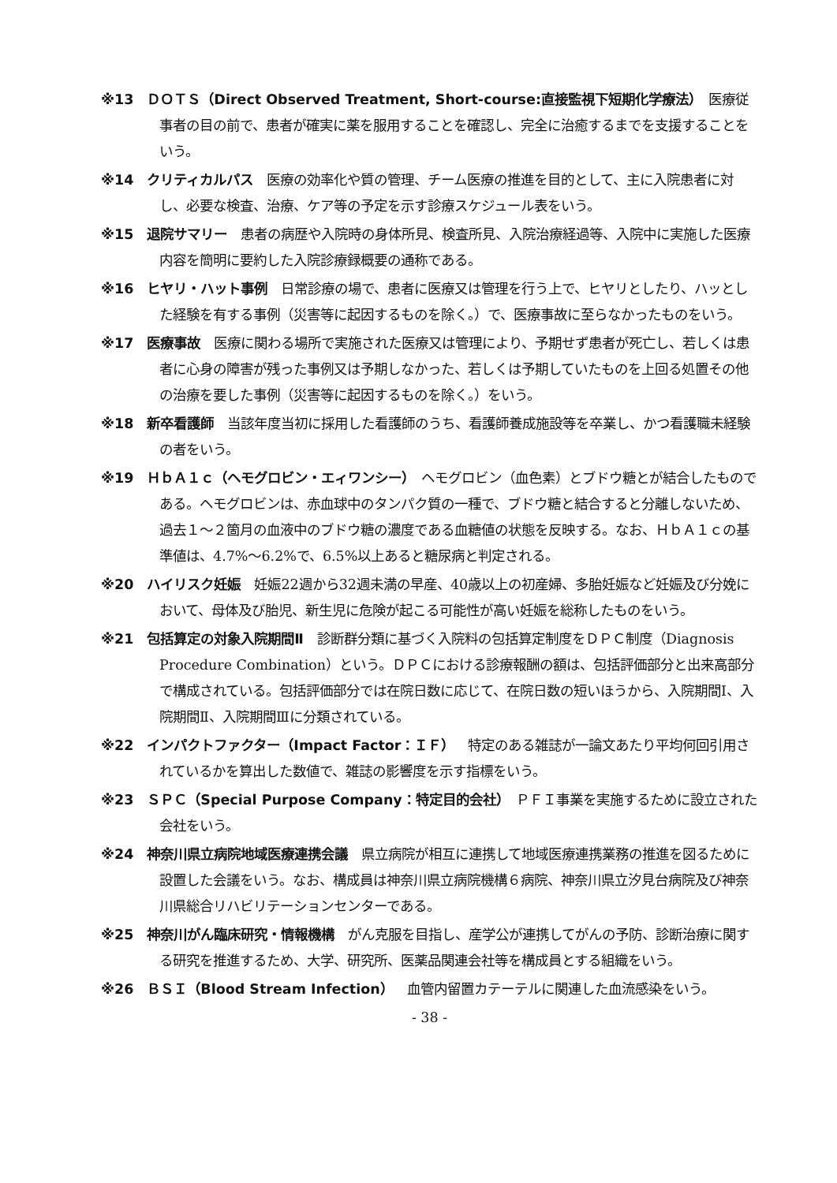※13　ＤＯＴＳ（Direct Observed Treatment, Short-course:直接監視下短期化学療法）　医療従事者の目の前で、患者が確実に薬を服用することを確認し、完全に治癒するまでを支援することをいう。
※14　クリティカルパス　医療の効率化や質の管理、チーム医療の推進を目的として、主に入院患者に対し、必要な検査、治療、ケア等の予定を示す診療スケジュール表をいう。
※15　退院サマリー　患者の病歴や入院時の身体所見、検査所見、入院治療経過等、入院中に実施した医療内容を簡明に要約した入院診療録概要の通称である。
※16　ヒヤリ・ハット事例　日常診療の場で、患者に医療又は管理を行う上で、ヒヤリとしたり、ハッとした経験を有する事例（災害等に起因するものを除く。）で、医療事故に至らなかったものをいう。
※17　医療事故　医療に関わる場所で実施された医療又は管理により、予期せず患者が死亡し、若しくは患者に心身の障害が残った事例又は予期しなかった、若しくは予期していたものを上回る処置その他の治療を要した事例（災害等に起因するものを除く。）をいう。
※18　新卒看護師　当該年度当初に採用した看護師のうち、看護師養成施設等を卒業し、かつ看護職未経験の者をいう。
※19　ＨｂＡ１ｃ（ヘモグロビン・エィワンシー）　ヘモグロビン（血色素）とブドウ糖とが結合したものである。ヘモグロビンは、赤血球中のタンパク質の一種で、ブドウ糖と結合すると分離しないため、過去１～２箇月の血液中のブドウ糖の濃度である血糖値の状態を反映する。なお、ＨｂＡ１ｃの基準値は、4.7%～6.2%で、6.5%以上あると糖尿病と判定される。
※20　ハイリスク妊娠　妊娠22週から32週未満の早産、40歳以上の初産婦、多胎妊娠など妊娠及び分娩において、母体及び胎児、新生児に危険が起こる可能性が高い妊娠を総称したものをいう。
※21　包括算定の対象入院期間Ⅱ　診断群分類に基づく入院料の包括算定制度をＤＰＣ制度（Diagnosis Procedure Combination）という。ＤＰＣにおける診療報酬の額は、包括評価部分と出来高部分で構成されている。包括評価部分では在院日数に応じて、在院日数の短いほうから、入院期間Ⅰ、入院期間Ⅱ、入院期間Ⅲに分類されている。
※22　インパクトファクター（Impact Factor：ＩＦ）　特定のある雑誌が一論文あたり平均何回引用されているかを算出した数値で、雑誌の影響度を示す指標をいう。
※23　ＳＰＣ（Special Purpose Company：特定目的会社）　ＰＦＩ事業を実施するために設立された会社をいう。
※24　神奈川県立病院地域医療連携会議　県立病院が相互に連携して地域医療連携業務の推進を図るために設置した会議をいう。なお、構成員は神奈川県立病院機構６病院、神奈川県立汐見台病院及び神奈川県総合リハビリテーションセンターである。
※25　神奈川がん臨床研究・情報機構　がん克服を目指し、産学公が連携してがんの予防、診断治療に関する研究を推進するため、大学、研究所、医薬品関連会社等を構成員とする組織をいう。
※26　ＢＳＩ（Blood Stream Infection）　血管内留置カテーテルに関連した血流感染をいう。
- 38 -